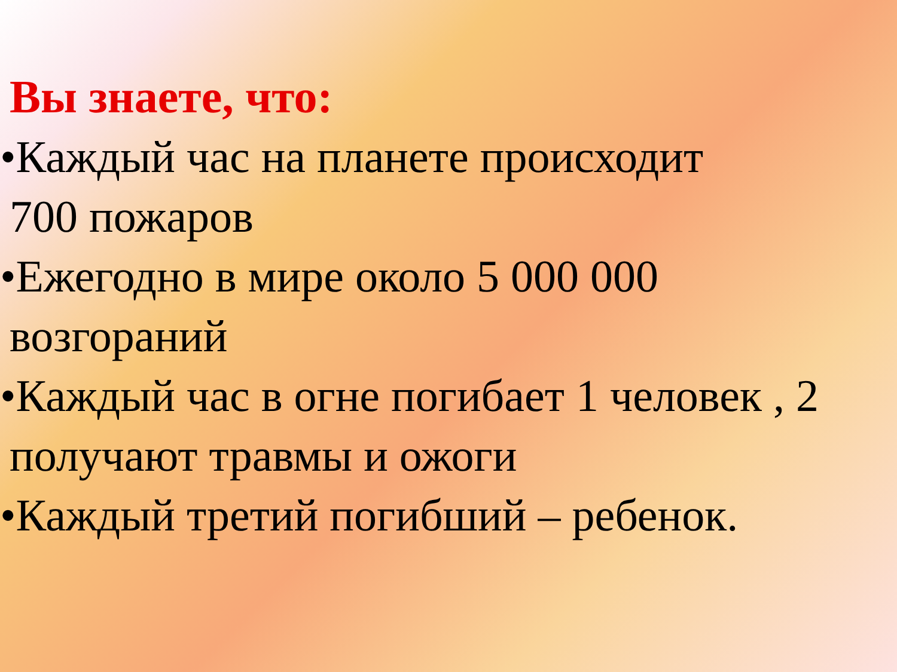Вы знаете, что:
•Каждый час на планете происходит
700 пожаров
•Ежегодно в мире около 5 000 000
возгораний
•Каждый час в огне погибает 1 человек , 2
получают травмы и ожоги
•Каждый третий погибший – ребенок.